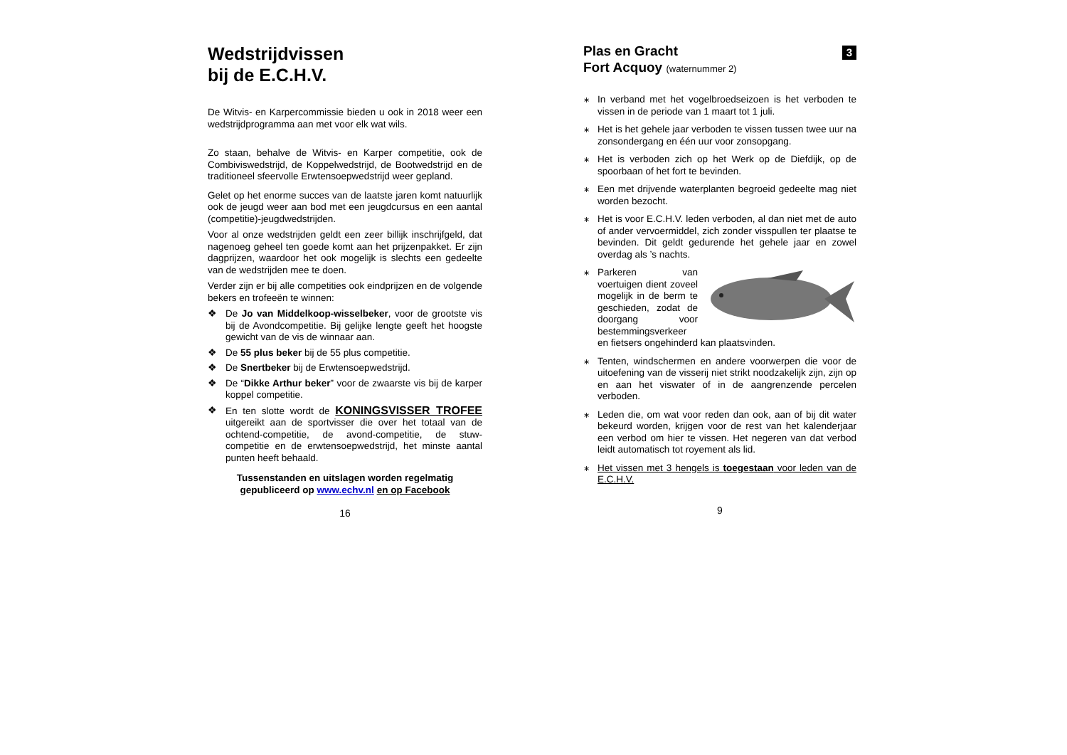Wedstrijdvissen
bij de E.C.H.V.
De Witvis- en Karpercommissie bieden u ook in 2018 weer een wedstrijdprogramma aan met voor elk wat wils.
Zo staan, behalve de Witvis- en Karper competitie, ook de Combiviswedstrijd, de Koppelwedstrijd, de Bootwedstrijd en de traditioneel sfeervolle Erwtensoepwedstrijd weer gepland.
Gelet op het enorme succes van de laatste jaren komt natuurlijk ook de jeugd weer aan bod met een jeugdcursus en een aantal (competitie)-jeugdwedstrijden.
Voor al onze wedstrijden geldt een zeer billijk inschrijfgeld, dat nagenoeg geheel ten goede komt aan het prijzenpakket. Er zijn dagprijzen, waardoor het ook mogelijk is slechts een gedeelte van de wedstrijden mee te doen.
Verder zijn er bij alle competities ook eindprijzen en de volgende bekers en trofeeën te winnen:
❖ De Jo van Middelkoop-wisselbeker, voor de grootste vis bij de Avondcompetitie. Bij gelijke lengte geeft het hoogste gewicht van de vis de winnaar aan.
❖ De 55 plus beker bij de 55 plus competitie.
❖ De Snertbeker bij de Erwtensoepwedstrijd.
❖ De “Dikke Arthur beker” voor de zwaarste vis bij de karper koppel competitie.
❖ En ten slotte wordt de KONINGSVISSER TROFEE uitgereikt aan de sportvisser die over het totaal van de ochtend-competitie, de avond-competitie, de stuw-competitie en de erwtensoepwedstrijd, het minste aantal punten heeft behaald.
Tussenstanden en uitslagen worden regelmatig gepubliceerd op www.echv.nl en op Facebook
16
Plas en Gracht
Fort Acquoy (waternummer 2)
3
∗ In verband met het vogelbroedseizoen is het verboden te vissen in de periode van 1 maart tot 1 juli.
∗ Het is het gehele jaar verboden te vissen tussen twee uur na zonsondergang en één uur voor zonsopgang.
∗ Het is verboden zich op het Werk op de Diefdijk, op de spoorbaan of het fort te bevinden.
∗ Een met drijvende waterplanten begroeid gedeelte mag niet worden bezocht.
∗ Het is voor E.C.H.V. leden verboden, al dan niet met de auto of ander vervoermiddel, zich zonder visspullen ter plaatse te bevinden. Dit geldt gedurende het gehele jaar en zowel overdag als ’s nachts.
∗ Parkeren van voertuigen dient zoveel mogelijk in de berm te geschieden, zodat de doorgang voor bestemmingsverkeer en fietsers ongehinderd kan plaatsvinden.
∗ Tenten, windschermen en andere voorwerpen die voor de uitoefening van de visserij niet strikt noodzakelijk zijn, zijn op en aan het viswater of in de aangrenzende percelen verboden.
∗ Leden die, om wat voor reden dan ook, aan of bij dit water bekeurd worden, krijgen voor de rest van het kalenderjaar een verbod om hier te vissen. Het negeren van dat verbod leidt automatisch tot royement als lid.
∗ Het vissen met 3 hengels is toegestaan voor leden van de E.C.H.V.
9